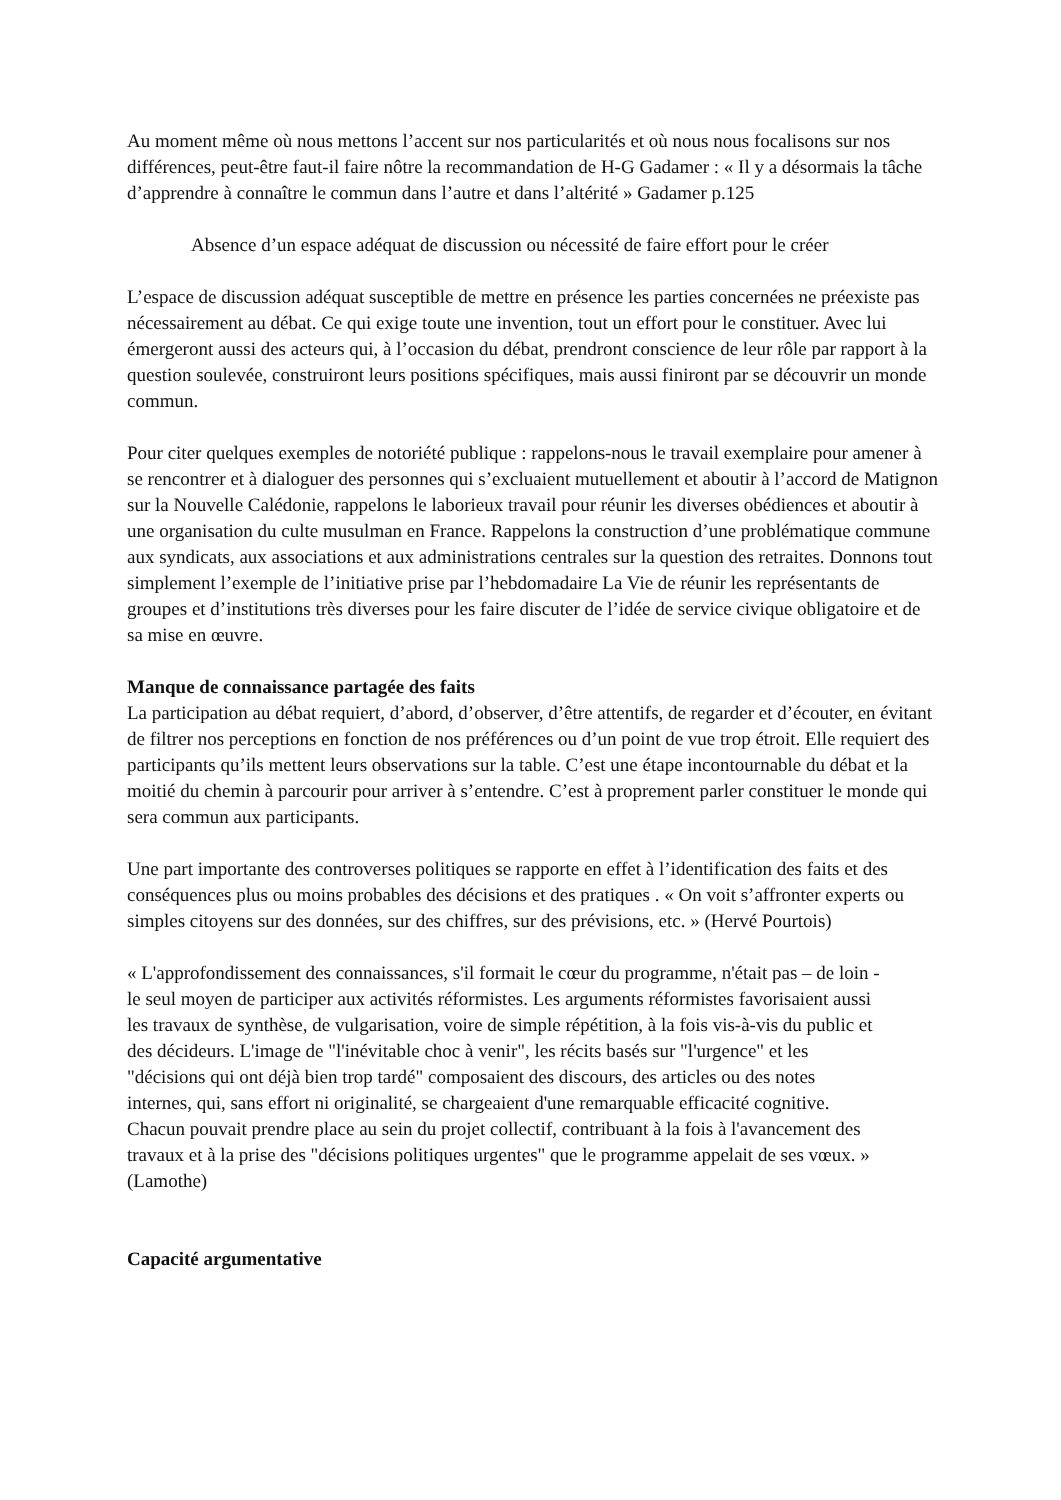Au moment même où nous mettons l’accent sur nos particularités et où nous nous focalisons sur nos différences, peut-être faut-il faire nôtre la recommandation de H-G Gadamer : « Il y a désormais la tâche d’apprendre à connaître le commun dans l’autre et dans l’altérité » Gadamer p.125
Absence d’un espace adéquat de discussion ou nécessité de faire effort pour le créer
L’espace de discussion adéquat susceptible de mettre en présence les parties concernées ne préexiste pas nécessairement au débat. Ce qui exige toute une invention, tout un effort pour le constituer. Avec lui émergeront aussi des acteurs qui, à l’occasion du débat, prendront conscience de leur rôle par rapport à la question soulevée, construiront leurs positions spécifiques, mais aussi finiront par se découvrir un monde commun.
Pour citer quelques exemples de notoriété publique : rappelons-nous le travail exemplaire pour amener à se rencontrer et à dialoguer des personnes qui s’excluaient mutuellement et aboutir à l’accord de Matignon sur la Nouvelle Calédonie, rappelons le laborieux travail pour réunir les diverses obédiences et aboutir à une organisation du culte musulman en France. Rappelons la construction d’une problématique commune aux syndicats, aux associations et aux administrations centrales sur la question des retraites. Donnons tout simplement l’exemple de l’initiative prise par l’hebdomadaire La Vie de réunir les représentants de groupes et d’institutions très diverses pour les faire discuter de l’idée de service civique obligatoire et de sa mise en œuvre.
Manque de connaissance partagée des faits
La participation au débat requiert, d’abord, d’observer, d’être attentifs, de regarder et d’écouter, en évitant de filtrer nos perceptions en fonction de nos préférences ou d’un point de vue trop étroit. Elle requiert des participants qu’ils mettent leurs observations sur la table. C’est une étape incontournable du débat et la moitié du chemin à parcourir pour arriver à s’entendre. C’est à proprement parler constituer le monde qui sera commun aux participants.
Une part importante des controverses politiques se rapporte en effet à l’identification des faits et des conséquences plus ou moins probables des décisions et des pratiques . « On voit s’affronter experts ou simples citoyens sur des données, sur des chiffres, sur des prévisions, etc. » (Hervé Pourtois)
« L'approfondissement des connaissances, s'il formait le cœur du programme, n'était pas – de loin - le seul moyen de participer aux activités réformistes. Les arguments réformistes favorisaient aussi les travaux de synthèse, de vulgarisation, voire de simple répétition, à la fois vis-à-vis du public et des décideurs. L'image de "l'inévitable choc à venir", les récits basés sur "l'urgence" et les "décisions qui ont déjà bien trop tardé" composaient des discours, des articles ou des notes internes, qui, sans effort ni originalité, se chargeaient d'une remarquable efficacité cognitive. Chacun pouvait prendre place au sein du projet collectif, contribuant à la fois à l'avancement des travaux et à la prise des "décisions politiques urgentes" que le programme appelait de ses vœux. » (Lamothe)
Capacité argumentative